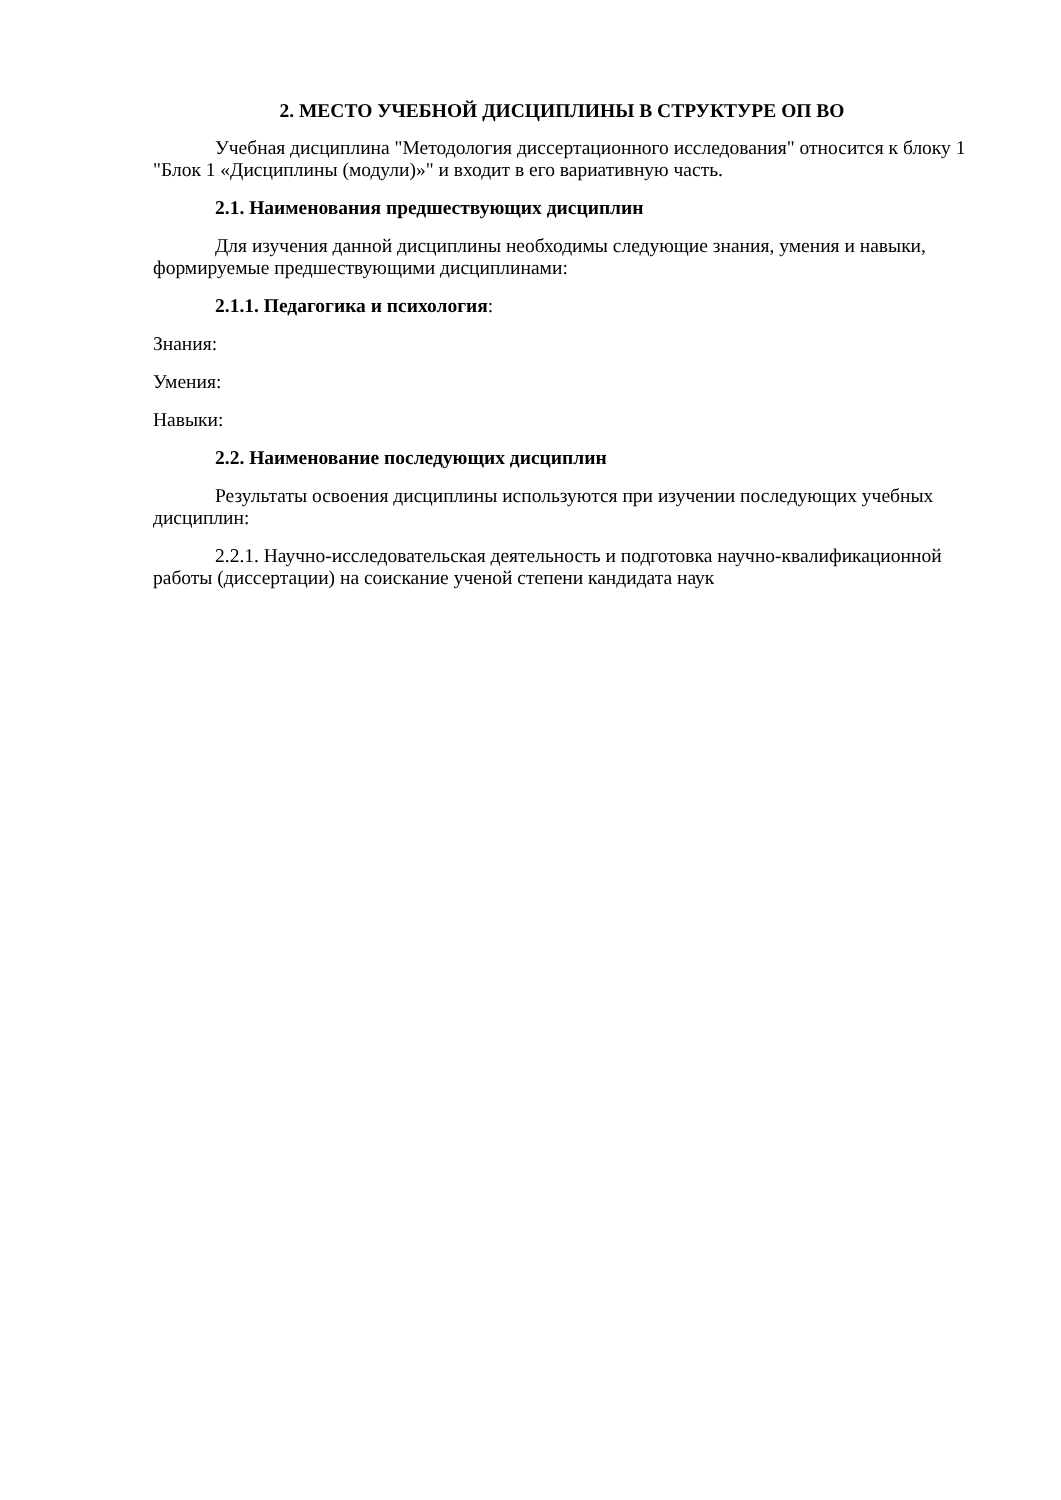2. МЕСТО УЧЕБНОЙ ДИСЦИПЛИНЫ В СТРУКТУРЕ ОП ВО
Учебная дисциплина "Методология диссертационного исследования" относится к блоку 1 "Блок 1 «Дисциплины (модули)»" и входит в его вариативную часть.
2.1. Наименования предшествующих дисциплин
Для изучения данной дисциплины необходимы следующие знания, умения и навыки, формируемые предшествующими дисциплинами:
2.1.1. Педагогика и психология:
Знания:
Умения:
Навыки:
2.2. Наименование последующих дисциплин
Результаты освоения дисциплины используются при изучении последующих учебных дисциплин:
2.2.1. Научно-исследовательская деятельность и подготовка научно-квалификационной работы (диссертации) на соискание ученой степени кандидата наук